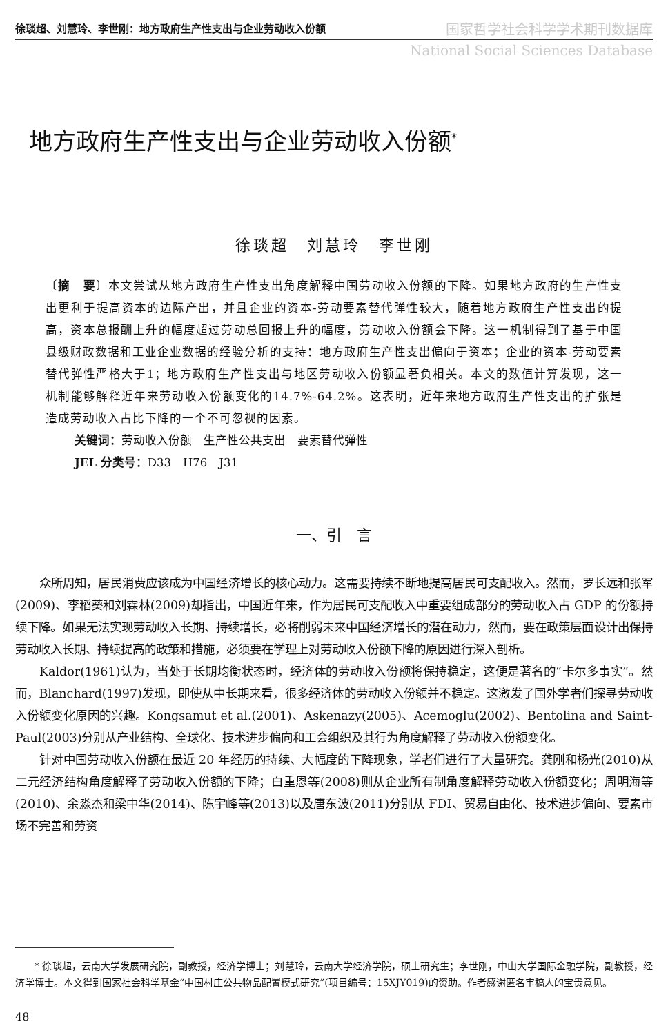徐琰超、刘慧玲、李世刚：地方政府生产性支出与企业劳动收入份额
国家哲学社会科学学术期刊数据库
National Social Sciences Database
地方政府生产性支出与企业劳动收入份额<sup>*</sup>
徐琰超　刘慧玲　李世刚
〔摘　要〕本文尝试从地方政府生产性支出角度解释中国劳动收入份额的下降。如果地方政府的生产性支出更利于提高资本的边际产出，并且企业的资本-劳动要素替代弹性较大，随着地方政府生产性支出的提高，资本总报酬上升的幅度超过劳动总回报上升的幅度，劳动收入份额会下降。这一机制得到了基于中国县级财政数据和工业企业数据的经验分析的支持：地方政府生产性支出偏向于资本；企业的资本-劳动要素替代弹性严格大于1；地方政府生产性支出与地区劳动收入份额显著负相关。本文的数值计算发现，这一机制能够解释近年来劳动收入份额变化的14.7%-64.2%。这表明，近年来地方政府生产性支出的扩张是造成劳动收入占比下降的一个不可忽视的因素。
关键词：劳动收入份额　生产性公共支出　要素替代弹性
JEL 分类号：D33　H76　J31
一、引　言
众所周知，居民消费应该成为中国经济增长的核心动力。这需要持续不断地提高居民可支配收入。然而，罗长远和张军(2009)、李稻葵和刘霖林(2009)却指出，中国近年来，作为居民可支配收入中重要组成部分的劳动收入占 GDP 的份额持续下降。如果无法实现劳动收入长期、持续增长，必将削弱未来中国经济增长的潜在动力，然而，要在政策层面设计出保持劳动收入长期、持续提高的政策和措施，必须要在学理上对劳动收入份额下降的原因进行深入剖析。
Kaldor(1961)认为，当处于长期均衡状态时，经济体的劳动收入份额将保持稳定，这便是著名的“卡尔多事实”。然而，Blanchard(1997)发现，即使从中长期来看，很多经济体的劳动收入份额并不稳定。这激发了国外学者们探寻劳动收入份额变化原因的兴趣。Kongsamut et al.(2001)、Askenazy(2005)、Acemoglu(2002)、Bentolina and Saint-Paul(2003)分别从产业结构、全球化、技术进步偏向和工会组织及其行为角度解释了劳动收入份额变化。
针对中国劳动收入份额在最近 20 年经历的持续、大幅度的下降现象，学者们进行了大量研究。龚刚和杨光(2010)从二元经济结构角度解释了劳动收入份额的下降；白重恩等(2008)则从企业所有制角度解释劳动收入份额变化；周明海等(2010)、余淼杰和梁中华(2014)、陈宇峰等(2013)以及唐东波(2011)分别从 FDI、贸易自由化、技术进步偏向、要素市场不完善和劳资
* 徐琰超，云南大学发展研究院，副教授，经济学博士；刘慧玲，云南大学经济学院，硕士研究生；李世刚，中山大学国际金融学院，副教授，经济学博士。本文得到国家社会科学基金“中国村庄公共物品配置模式研究”(项目编号：15XJY019)的资助。作者感谢匿名审稿人的宝贵意见。
48